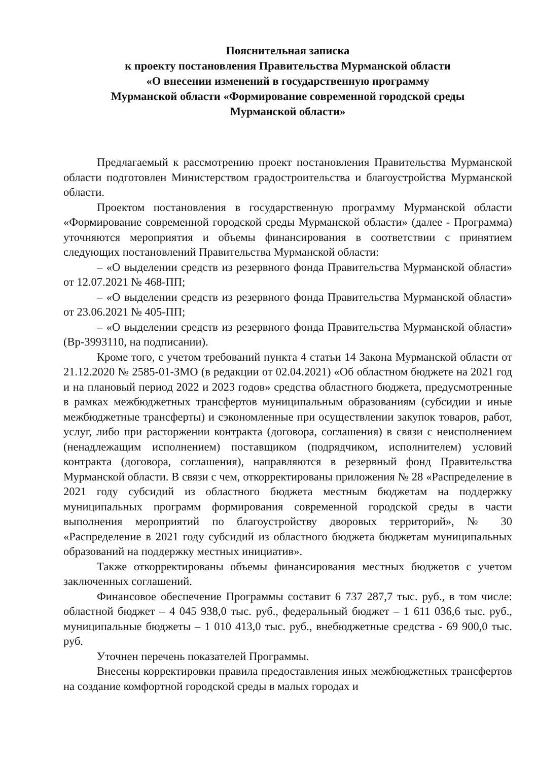Пояснительная записка
к проекту постановления Правительства Мурманской области
«О внесении изменений в государственную программу
Мурманской области «Формирование современной городской среды
Мурманской области»
Предлагаемый к рассмотрению проект постановления Правительства Мурманской области подготовлен Министерством градостроительства и благоустройства Мурманской области.
Проектом постановления в государственную программу Мурманской области «Формирование современной городской среды Мурманской области» (далее - Программа) уточняются мероприятия и объемы финансирования в соответствии с принятием следующих постановлений Правительства Мурманской области:
– «О выделении средств из резервного фонда Правительства Мурманской области» от 12.07.2021 № 468-ПП;
– «О выделении средств из резервного фонда Правительства Мурманской области» от 23.06.2021 № 405-ПП;
– «О выделении средств из резервного фонда Правительства Мурманской области» (Вр-3993110, на подписании).
Кроме того, с учетом требований пункта 4 статьи 14 Закона Мурманской области от 21.12.2020 № 2585-01-ЗМО (в редакции от 02.04.2021) «Об областном бюджете на 2021 год и на плановый период 2022 и 2023 годов» средства областного бюджета, предусмотренные в рамках межбюджетных трансфертов муниципальным образованиям (субсидии и иные межбюджетные трансферты) и сэкономленные при осуществлении закупок товаров, работ, услуг, либо при расторжении контракта (договора, соглашения) в связи с неисполнением (ненадлежащим исполнением) поставщиком (подрядчиком, исполнителем) условий контракта (договора, соглашения), направляются в резервный фонд Правительства Мурманской области. В связи с чем, откорректированы приложения № 28 «Распределение в 2021 году субсидий из областного бюджета местным бюджетам на поддержку муниципальных программ формирования современной городской среды в части выполнения мероприятий по благоустройству дворовых территорий», № 30 «Распределение в 2021 году субсидий из областного бюджета бюджетам муниципальных образований на поддержку местных инициатив».
Также откорректированы объемы финансирования местных бюджетов с учетом заключенных соглашений.
Финансовое обеспечение Программы составит 6 737 287,7 тыс. руб., в том числе: областной бюджет – 4 045 938,0 тыс. руб., федеральный бюджет – 1 611 036,6 тыс. руб., муниципальные бюджеты – 1 010 413,0 тыс. руб., внебюджетные средства - 69 900,0 тыс. руб.
Уточнен перечень показателей Программы.
Внесены корректировки правила предоставления иных межбюджетных трансфертов на создание комфортной городской среды в малых городах и